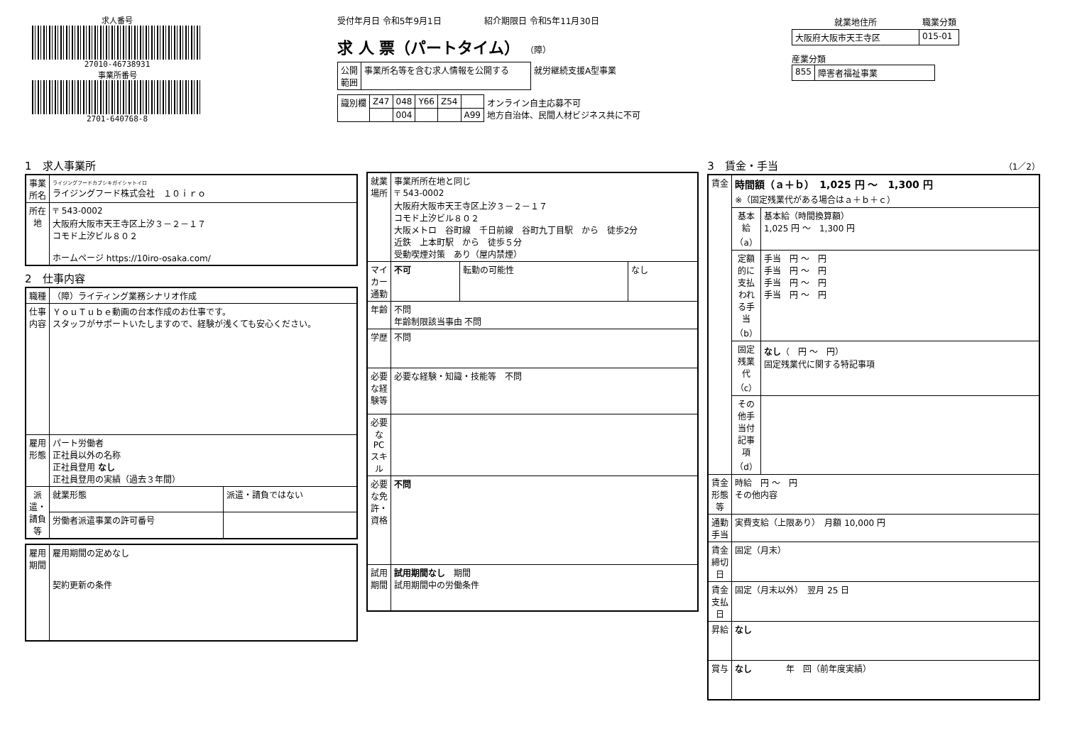求人番号
27010-46738931
事業所番号
2701-640768-8
受付年月日 令和5年9月1日　　　　　紹介期限日 令和5年11月30日
求 人 票（パートタイム） （障）
| 公開 範囲 | 事業所名等を含む求人情報を公開する | 就労継続支援A型事業 |
| 識別欄 | Z47 | 048 | Y66 | Z54 | | オンライン自主応募不可 地方自治体、民間人材ビジネス共に不可 |
| | | 004 | | | A99 | |
| 就業地住所 | 職業分類 |
| --- | --- |
| 大阪府大阪市天王寺区 | 015-01 |
産業分類
| 855 | 障害者福祉事業 |
1　求人事業所
| 事業所名 | ライジングフードカブシキガイシャトイロ ライジングフード株式会社 １０ｉｒｏ |
| 所在地 | 〒 543-0002 大阪府大阪市天王寺区上汐３－２－１７ コモド上汐ビル８０２ ホームページ https://10iro-osaka.com/ |
2　仕事内容
| 職種 | （障）ライティング業務シナリオ作成 | |
| 仕事内容 | ＹｏｕＴｕｂｅ動画の台本作成のお仕事です。 スタッフがサポートいたしますので、経験が浅くても安心ください。 | |
| 雇用形態 | パート労働者 正社員以外の名称 正社員登用 なし 正社員登用の実績（過去３年間） | |
| 派遣・請負等 | 就業形態 | 派遣・請負ではない |
| | 労働者派遣事業の許可番号 | |
| 雇用期間 | 雇用期間の定めなし 契約更新の条件 |
| 就業場所 | 事業所所在地と同じ 〒 543-0002 大阪府大阪市天王寺区上汐３－２－１７ コモド上汐ビル８０２ 大阪メトロ 谷町線 千日前線 谷町九丁目駅 から 徒歩2分 近鉄 上本町駅 から 徒歩５分 受動喫煙対策 あり（屋内禁煙） | | |
| マイカー通勤 | 不可 | 転勤の可能性 | なし |
| 年齢 | 不問 年齢制限該当事由 不問 | | |
| 学歴 | 不問 | | |
| 必要な経験等 | 必要な経験・知識・技能等 不問 | | |
| 必要なPCスキル | | | |
| 必要な免許・資格 | 不問 | | |
| 試用期間 | 試用期間なし 期間 試用期間中の労働条件 | | |
3　賃金・手当 （1／2）
| 賃金 | 時間額（ａ＋ｂ） 1,025 円 ～ 1,300 円 ※（固定残業代がある場合はａ＋ｂ＋ｃ） | |
| | 基本給（a） | 基本給（時間換算額） 1,025 円 ～ 1,300 円 |
| | 定額的に支払われる手当（b） | 手当 円 ～ 円 手当 円 ～ 円 手当 円 ～ 円 手当 円 ～ 円 |
| | 固定残業代（c） | なし （ 円 ～ 円） 固定残業代に関する特記事項 |
| | その他手当付記事項（d） | |
| 賃金形態等 | 時給 円 ～ 円 その他内容 | |
| 通勤手当 | 実費支給（上限あり） 月額 10,000 円 | |
| 賃金締切日 | 固定（月末） | |
| 賃金支払日 | 固定（月末以外） 翌月 25 日 | |
| 昇給 | なし | |
| 賞与 | なし 年 回（前年度実績） | |